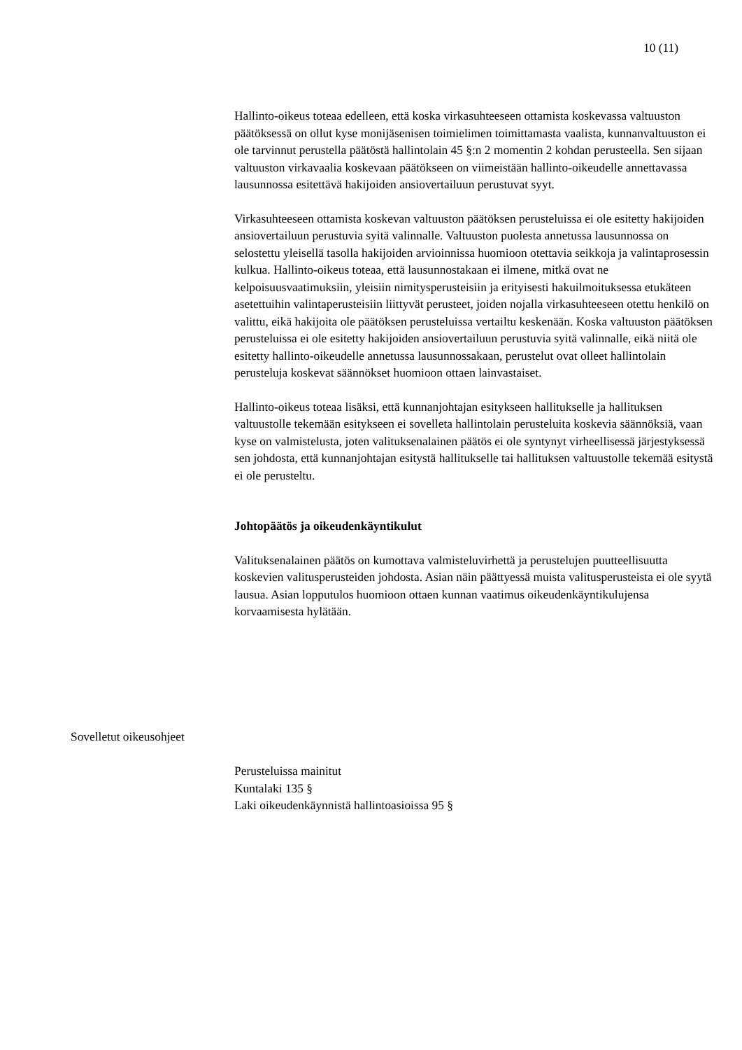10 (11)
Hallinto-oikeus toteaa edelleen, että koska virkasuhteeseen ottamista koskevassa valtuuston päätöksessä on ollut kyse monijäsenisen toimielimen toimittamasta vaalista, kunnanvaltuuston ei ole tarvinnut perustella päätöstä hallintolain 45 §:n 2 momentin 2 kohdan perusteella. Sen sijaan valtuuston virkavaalia koskevaan päätökseen on viimeistään hallinto-oikeudelle annettavassa lausunnossa esitettävä hakijoiden ansiovertailuun perustuvat syyt.
Virkasuhteeseen ottamista koskevan valtuuston päätöksen perusteluissa ei ole esitetty hakijoiden ansiovertailuun perustuvia syitä valinnalle. Valtuuston puolesta annetussa lausunnossa on selostettu yleisellä tasolla hakijoiden arvioinnissa huomioon otettavia seikkoja ja valintaprosessin kulkua. Hallinto-oikeus toteaa, että lausunnostakaan ei ilmene, mitkä ovat ne kelpoisuusvaatimuksiin, yleisiin nimitysperusteisiin ja erityisesti hakuilmoituksessa etukäteen asetettuihin valintaperusteisiin liittyvät perusteet, joiden nojalla virkasuhteeseen otettu henkilö on valittu, eikä hakijoita ole päätöksen perusteluissa vertailtu keskenään. Koska valtuuston päätöksen perusteluissa ei ole esitetty hakijoiden ansiovertailuun perustuvia syitä valinnalle, eikä niitä ole esitetty hallinto-oikeudelle annetussa lausunnossakaan, perustelut ovat olleet hallintolain perusteluja koskevat säännökset huomioon ottaen lainvastaiset.
Hallinto-oikeus toteaa lisäksi, että kunnanjohtajan esitykseen hallitukselle ja hallituksen valtuustolle tekemään esitykseen ei sovelleta hallintolain perusteluita koskevia säännöksiä, vaan kyse on valmistelusta, joten valituksenalainen päätös ei ole syntynyt virheellisessä järjestyksessä sen johdosta, että kunnanjohtajan esitystä hallitukselle tai hallituksen valtuustolle tekemää esitystä ei ole perusteltu.
Johtopäätös ja oikeudenkäyntikulut
Valituksenalainen päätös on kumottava valmisteluvirhettä ja perustelujen puutteellisuutta koskevien valitusperusteiden johdosta. Asian näin päättyessä muista valitusperusteista ei ole syytä lausua. Asian lopputulos huomioon ottaen kunnan vaatimus oikeudenkäyntikulujensa korvaamisesta hylätään.
Sovelletut oikeusohjeet
Perusteluissa mainitut
Kuntalaki 135 §
Laki oikeudenkäynnistä hallintoasioissa 95 §